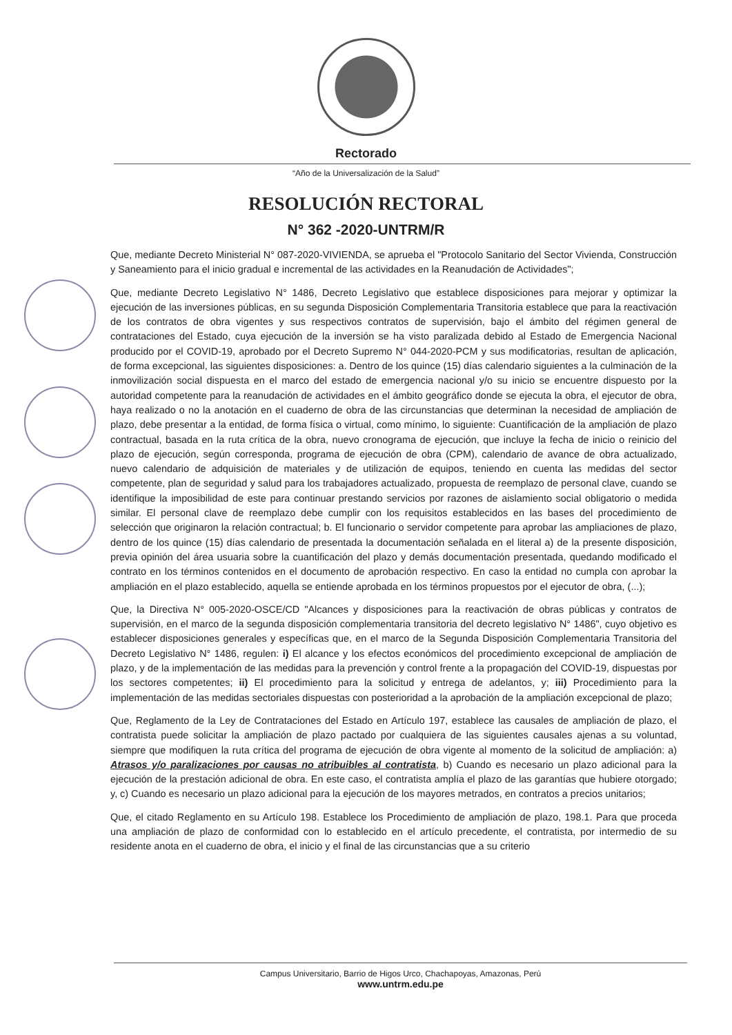Rectorado
“Año de la Universalización de la Salud”
RESOLUCIÓN RECTORAL
N° 362 -2020-UNTRM/R
Que, mediante Decreto Ministerial N° 087-2020-VIVIENDA, se aprueba el "Protocolo Sanitario del Sector Vivienda, Construcción y Saneamiento para el inicio gradual e incremental de las actividades en la Reanudación de Actividades";
Que, mediante Decreto Legislativo N° 1486, Decreto Legislativo que establece disposiciones para mejorar y optimizar la ejecución de las inversiones públicas, en su segunda Disposición Complementaria Transitoria establece que para la reactivación de los contratos de obra vigentes y sus respectivos contratos de supervisión, bajo el ámbito del régimen general de contrataciones del Estado, cuya ejecución de la inversión se ha visto paralizada debido al Estado de Emergencia Nacional producido por el COVID-19, aprobado por el Decreto Supremo N° 044-2020-PCM y sus modificatorias, resultan de aplicación, de forma excepcional, las siguientes disposiciones: a. Dentro de los quince (15) días calendario siguientes a la culminación de la inmovilización social dispuesta en el marco del estado de emergencia nacional y/o su inicio se encuentre dispuesto por la autoridad competente para la reanudación de actividades en el ámbito geográfico donde se ejecuta la obra, el ejecutor de obra, haya realizado o no la anotación en el cuaderno de obra de las circunstancias que determinan la necesidad de ampliación de plazo, debe presentar a la entidad, de forma física o virtual, como mínimo, lo siguiente: Cuantificación de la ampliación de plazo contractual, basada en la ruta crítica de la obra, nuevo cronograma de ejecución, que incluye la fecha de inicio o reinicio del plazo de ejecución, según corresponda, programa de ejecución de obra (CPM), calendario de avance de obra actualizado, nuevo calendario de adquisición de materiales y de utilización de equipos, teniendo en cuenta las medidas del sector competente, plan de seguridad y salud para los trabajadores actualizado, propuesta de reemplazo de personal clave, cuando se identifique la imposibilidad de este para continuar prestando servicios por razones de aislamiento social obligatorio o medida similar. El personal clave de reemplazo debe cumplir con los requisitos establecidos en las bases del procedimiento de selección que originaron la relación contractual; b. El funcionario o servidor competente para aprobar las ampliaciones de plazo, dentro de los quince (15) días calendario de presentada la documentación señalada en el literal a) de la presente disposición, previa opinión del área usuaria sobre la cuantificación del plazo y demás documentación presentada, quedando modificado el contrato en los términos contenidos en el documento de aprobación respectivo. En caso la entidad no cumpla con aprobar la ampliación en el plazo establecido, aquella se entiende aprobada en los términos propuestos por el ejecutor de obra, (...);
Que, la Directiva N° 005-2020-OSCE/CD "Alcances y disposiciones para la reactivación de obras públicas y contratos de supervisión, en el marco de la segunda disposición complementaria transitoria del decreto legislativo N° 1486", cuyo objetivo es establecer disposiciones generales y específicas que, en el marco de la Segunda Disposición Complementaria Transitoria del Decreto Legislativo N° 1486, regulen: i) El alcance y los efectos económicos del procedimiento excepcional de ampliación de plazo, y de la implementación de las medidas para la prevención y control frente a la propagación del COVID-19, dispuestas por los sectores competentes; ii) El procedimiento para la solicitud y entrega de adelantos, y; iii) Procedimiento para la implementación de las medidas sectoriales dispuestas con posterioridad a la aprobación de la ampliación excepcional de plazo;
Que, Reglamento de la Ley de Contrataciones del Estado en Artículo 197, establece las causales de ampliación de plazo, el contratista puede solicitar la ampliación de plazo pactado por cualquiera de las siguientes causales ajenas a su voluntad, siempre que modifiquen la ruta crítica del programa de ejecución de obra vigente al momento de la solicitud de ampliación: a) Atrasos y/o paralizaciones por causas no atribuibles al contratista, b) Cuando es necesario un plazo adicional para la ejecución de la prestación adicional de obra. En este caso, el contratista amplía el plazo de las garantías que hubiere otorgado; y, c) Cuando es necesario un plazo adicional para la ejecución de los mayores metrados, en contratos a precios unitarios;
Que, el citado Reglamento en su Artículo 198. Establece los Procedimiento de ampliación de plazo, 198.1. Para que proceda una ampliación de plazo de conformidad con lo establecido en el artículo precedente, el contratista, por intermedio de su residente anota en el cuaderno de obra, el inicio y el final de las circunstancias que a su criterio
Campus Universitario, Barrio de Higos Urco, Chachapoyas, Amazonas, Perú
www.untrm.edu.pe